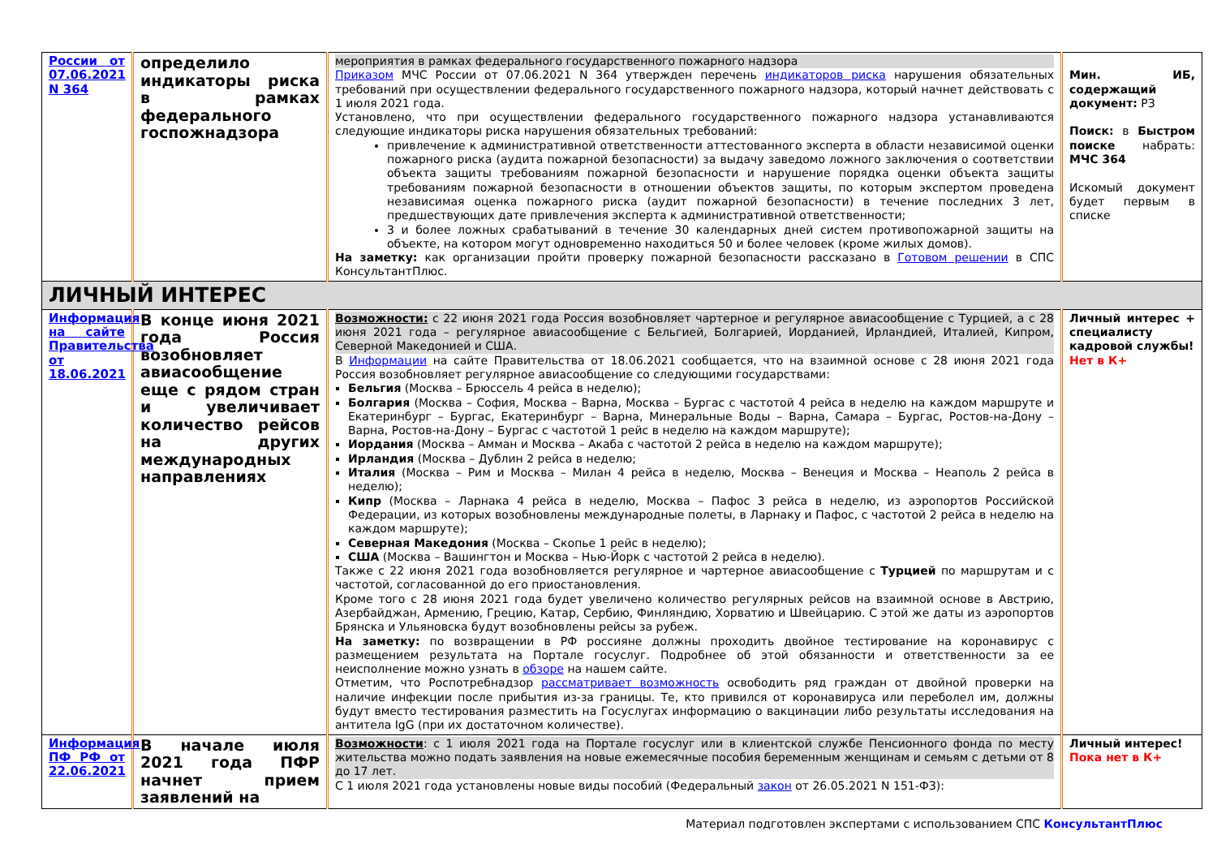| России от 07.06.2021 N 364 | определило индикаторы риска в рамках федерального госпожнадзора | мероприятия в рамках федерального государственного пожарного надзора Приказом МЧС России от 07.06.2021 N 364 утвержден перечень индикаторов риска нарушения обязательных требований при осуществлении федерального государственного пожарного надзора, который начнет действовать с 1 июля 2021 года. Установлено, что при осуществлении федерального государственного пожарного надзора устанавливаются следующие индикаторы риска нарушения обязательных требований: привлечение к административной ответственности аттестованного эксперта в области независимой оценки пожарного риска (аудита пожарной безопасности) за выдачу заведомо ложного заключения о соответствии объекта защиты требованиям пожарной безопасности и нарушение порядка оценки объекта защиты требованиям пожарной безопасности в отношении объектов защиты, по которым экспертом проведена независимая оценка пожарного риска (аудит пожарной безопасности) в течение последних 3 лет, предшествующих дате привлечения эксперта к административной ответственности; 3 и более ложных срабатываний в течение 30 календарных дней систем противопожарной защиты на объекте, на котором могут одновременно находиться 50 и более человек (кроме жилых домов). На заметку: как организации пройти проверку пожарной безопасности рассказано в Готовом решении в СПС КонсультантПлюс. | Мин. ИБ, содержащий документ: РЗ Поиск: в Быстром поиске набрать: МЧС 364 Искомый документ будет первым в списке |
| ЛИЧНЫЙ ИНТЕРЕС | | | |
| Информация на сайте Правительства от 18.06.2021 | В конце июня 2021 года Россия возобновляет авиасообщение еще с рядом стран и увеличивает количество рейсов на других международных направлениях | Возможности: с 22 июня 2021 года Россия возобновляет чартерное и регулярное авиасообщение с Турцией, а с 28 июня 2021 года – регулярное авиасообщение с Бельгией, Болгарией, Иорданией, Ирландией, Италией, Кипром, Северной Македонией и США. В Информации на сайте Правительства от 18.06.2021 сообщается, что на взаимной основе с 28 июня 2021 года Россия возобновляет регулярное авиасообщение со следующими государствами: Бельгия (Москва – Брюссель 4 рейса в неделю); Болгария (Москва – София, Москва – Варна, Москва – Бургас с частотой 4 рейса в неделю на каждом маршруте и Екатеринбург – Бургас, Екатеринбург – Варна, Минеральные Воды – Варна, Самара – Бургас, Ростов-на-Дону – Варна, Ростов-на-Дону – Бургас с частотой 1 рейс в неделю на каждом маршруте); Иордания (Москва – Амман и Москва – Акаба с частотой 2 рейса в неделю на каждом маршруте); Ирландия (Москва – Дублин 2 рейса в неделю; Италия (Москва – Рим и Москва – Милан 4 рейса в неделю, Москва – Венеция и Москва – Неаполь 2 рейса в неделю); Кипр (Москва – Ларнака 4 рейса в неделю, Москва – Пафос 3 рейса в неделю, из аэропортов Российской Федерации, из которых возобновлены международные полеты, в Ларнаку и Пафос, с частотой 2 рейса в неделю на каждом маршруте); Северная Македония (Москва – Скопье 1 рейс в неделю); США (Москва – Вашингтон и Москва – Нью-Йорк с частотой 2 рейса в неделю). Также с 22 июня 2021 года возобновляется регулярное и чартерное авиасообщение с Турцией по маршрутам и с частотой, согласованной до его приостановления. Кроме того с 28 июня 2021 года будет увеличено количество регулярных рейсов на взаимной основе в Австрию, Азербайджан, Армению, Грецию, Катар, Сербию, Финляндию, Хорватию и Швейцарию. С этой же даты из аэропортов Брянска и Ульяновска будут возобновлены рейсы за рубеж. На заметку: по возвращении в РФ россияне должны проходить двойное тестирование на коронавирус с размещением результата на Портале госуслуг. Подробнее об этой обязанности и ответственности за ее неисполнение можно узнать в обзоре на нашем сайте. Отметим, что Роспотребнадзор рассматривает возможность освободить ряд граждан от двойной проверки на наличие инфекции после прибытия из-за границы. Те, кто привился от коронавируса или переболел им, должны будут вместо тестирования разместить на Госуслугах информацию о вакцинации либо результаты исследования на антитела IgG (при их достаточном количестве). | Личный интерес + специалисту кадровой службы! Нет в К+ |
| Информация ПФ РФ от 22.06.2021 | В начале июля 2021 года ПФР начнет прием заявлений на | Возможности : с 1 июля 2021 года на Портале госуслуг или в клиентской службе Пенсионного фонда по месту жительства можно подать заявления на новые ежемесячные пособия беременным женщинам и семьям с детьми от 8 до 17 лет. С 1 июля 2021 года установлены новые виды пособий (Федеральный закон от 26.05.2021 N 151-ФЗ): | Личный интерес! Пока нет в К+ |
Материал подготовлен экспертами с использованием СПС КонсультантПлюс